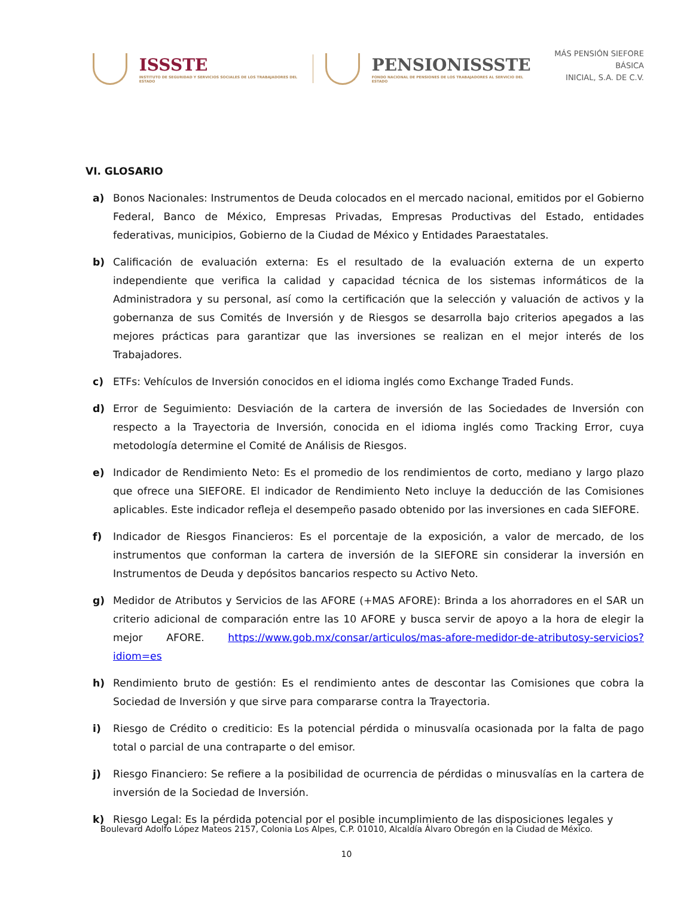ISSSTE
INSTITUTO DE SEGURIDAD Y SERVICIOS SOCIALES DE LOS TRABAJADORES DEL ESTADO
PENSIONISSSTE
FONDO NACIONAL DE PENSIONES DE LOS TRABAJADORES AL SERVICIO DEL ESTADO
MÁS PENSIÓN SIEFORE BÁSICA
INICIAL, S.A. DE C.V.
VI. GLOSARIO
a) Bonos Nacionales: Instrumentos de Deuda colocados en el mercado nacional, emitidos por el Gobierno Federal, Banco de México, Empresas Privadas, Empresas Productivas del Estado, entidades federativas, municipios, Gobierno de la Ciudad de México y Entidades Paraestatales.
b) Calificación de evaluación externa: Es el resultado de la evaluación externa de un experto independiente que verifica la calidad y capacidad técnica de los sistemas informáticos de la Administradora y su personal, así como la certificación que la selección y valuación de activos y la gobernanza de sus Comités de Inversión y de Riesgos se desarrolla bajo criterios apegados a las mejores prácticas para garantizar que las inversiones se realizan en el mejor interés de los Trabajadores.
c) ETFs: Vehículos de Inversión conocidos en el idioma inglés como Exchange Traded Funds.
d) Error de Seguimiento: Desviación de la cartera de inversión de las Sociedades de Inversión con respecto a la Trayectoria de Inversión, conocida en el idioma inglés como Tracking Error, cuya metodología determine el Comité de Análisis de Riesgos.
e) Indicador de Rendimiento Neto: Es el promedio de los rendimientos de corto, mediano y largo plazo que ofrece una SIEFORE. El indicador de Rendimiento Neto incluye la deducción de las Comisiones aplicables. Este indicador refleja el desempeño pasado obtenido por las inversiones en cada SIEFORE.
f) Indicador de Riesgos Financieros: Es el porcentaje de la exposición, a valor de mercado, de los instrumentos que conforman la cartera de inversión de la SIEFORE sin considerar la inversión en Instrumentos de Deuda y depósitos bancarios respecto su Activo Neto.
g) Medidor de Atributos y Servicios de las AFORE (+MAS AFORE): Brinda a los ahorradores en el SAR un criterio adicional de comparación entre las 10 AFORE y busca servir de apoyo a la hora de elegir la mejor AFORE. https://www.gob.mx/consar/articulos/mas-afore-medidor-de-atributosy-servicios?idiom=es
h) Rendimiento bruto de gestión: Es el rendimiento antes de descontar las Comisiones que cobra la Sociedad de Inversión y que sirve para compararse contra la Trayectoria.
i) Riesgo de Crédito o crediticio: Es la potencial pérdida o minusvalía ocasionada por la falta de pago total o parcial de una contraparte o del emisor.
j) Riesgo Financiero: Se refiere a la posibilidad de ocurrencia de pérdidas o minusvalías en la cartera de inversión de la Sociedad de Inversión.
k) Riesgo Legal: Es la pérdida potencial por el posible incumplimiento de las disposiciones legales y
Boulevard Adolfo López Mateos 2157, Colonia Los Alpes, C.P. 01010, Alcaldía Álvaro Obregón en la Ciudad de México.
10